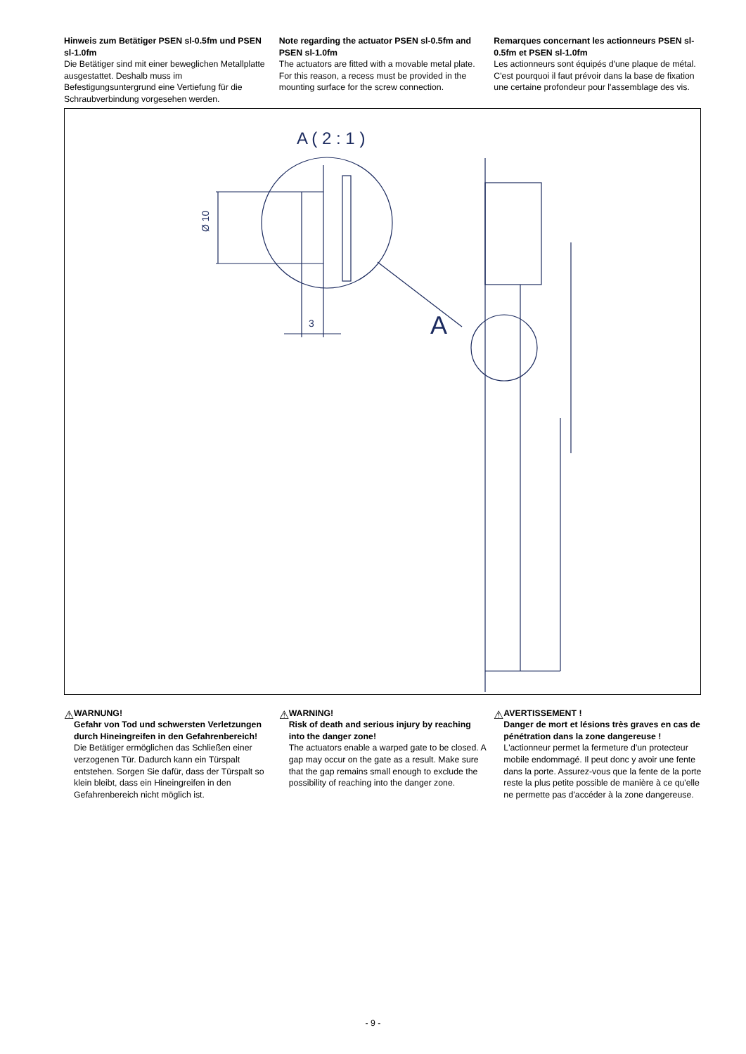Hinweis zum Betätiger PSEN sl-0.5fm und PSEN sl-1.0fm
Die Betätiger sind mit einer beweglichen Metallplatte ausgestattet. Deshalb muss im Befestigungsuntergrund eine Vertiefung für die Schraubverbindung vorgesehen werden.
Note regarding the actuator PSEN sl-0.5fm and PSEN sl-1.0fm
The actuators are fitted with a movable metal plate. For this reason, a recess must be provided in the mounting surface for the screw connection.
Remarques concernant les actionneurs PSEN sl-0.5fm et PSEN sl-1.0fm
Les actionneurs sont équipés d'une plaque de métal. C'est pourquoi il faut prévoir dans la base de fixation une certaine profondeur pour l'assemblage des vis.
A ( 2 : 1 )
Ø 10
3
A
⚠
WARNUNG!
Gefahr von Tod und schwersten Verletzungen durch Hineingreifen in den Gefahrenbereich!
Die Betätiger ermöglichen das Schließen einer verzogenen Tür. Dadurch kann ein Türspalt entstehen. Sorgen Sie dafür, dass der Türspalt so klein bleibt, dass ein Hineingreifen in den Gefahrenbereich nicht möglich ist.
⚠
WARNING!
Risk of death and serious injury by reaching into the danger zone!
The actuators enable a warped gate to be closed. A gap may occur on the gate as a result. Make sure that the gap remains small enough to exclude the possibility of reaching into the danger zone.
⚠
AVERTISSEMENT !
Danger de mort et lésions très graves en cas de pénétration dans la zone dangereuse !
L'actionneur permet la fermeture d'un protecteur mobile endommagé. Il peut donc y avoir une fente dans la porte. Assurez-vous que la fente de la porte reste la plus petite possible de manière à ce qu'elle ne permette pas d'accéder à la zone dangereuse.
- 9 -